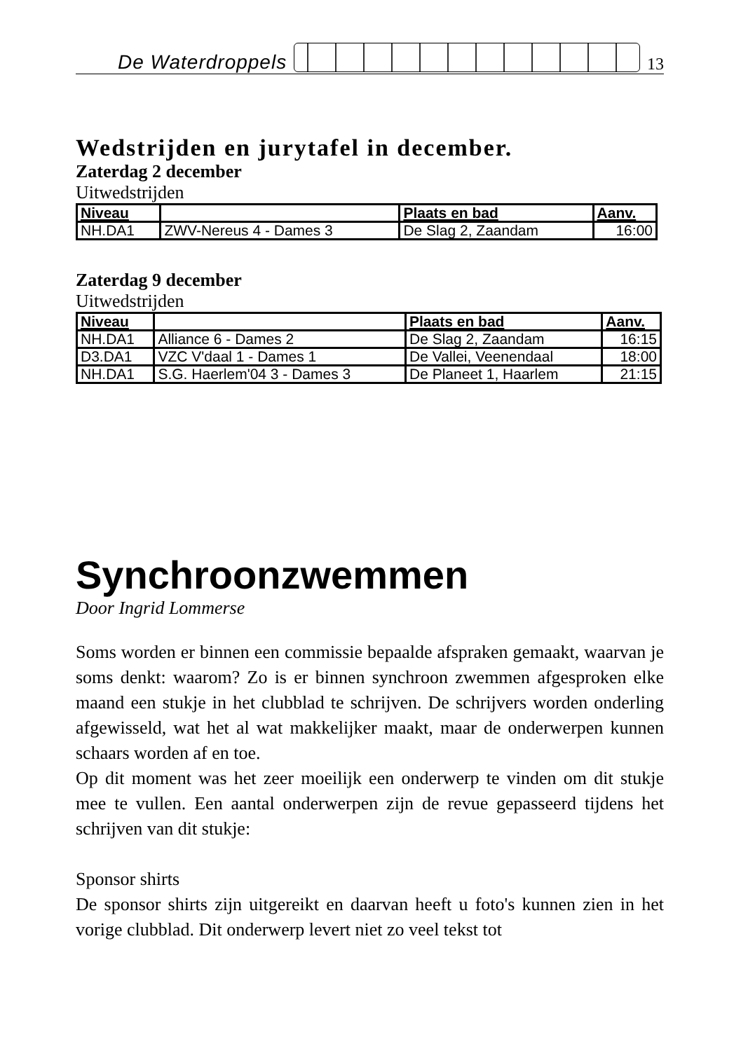De Waterdroppels 13
Wedstrijden en jurytafel in december.
Zaterdag 2 december
Uitwedstrijden
| Niveau | | Plaats en bad | Aanv. |
| --- | --- | --- | --- |
| NH.DA1 | ZWV-Nereus 4 - Dames 3 | De Slag 2, Zaandam | 16:00 |
Zaterdag 9 december
Uitwedstrijden
| Niveau | | Plaats en bad | Aanv. |
| --- | --- | --- | --- |
| NH.DA1 | Alliance 6 - Dames 2 | De Slag 2, Zaandam | 16:15 |
| D3.DA1 | VZC V'daal 1 - Dames 1 | De Vallei, Veenendaal | 18:00 |
| NH.DA1 | S.G. Haerlem'04 3 - Dames 3 | De Planeet 1, Haarlem | 21:15 |
Synchroonzwemmen
Door Ingrid Lommerse
Soms worden er binnen een commissie bepaalde afspraken gemaakt, waarvan je soms denkt: waarom? Zo is er binnen synchroon zwemmen afgesproken elke maand een stukje in het clubblad te schrijven. De schrijvers worden onderling afgewisseld, wat het al wat makkelijker maakt, maar de onderwerpen kunnen schaars worden af en toe.
Op dit moment was het zeer moeilijk een onderwerp te vinden om dit stukje mee te vullen. Een aantal onderwerpen zijn de revue gepasseerd tijdens het schrijven van dit stukje:
Sponsor shirts
De sponsor shirts zijn uitgereikt en daarvan heeft u foto's kunnen zien in het vorige clubblad. Dit onderwerp levert niet zo veel tekst tot